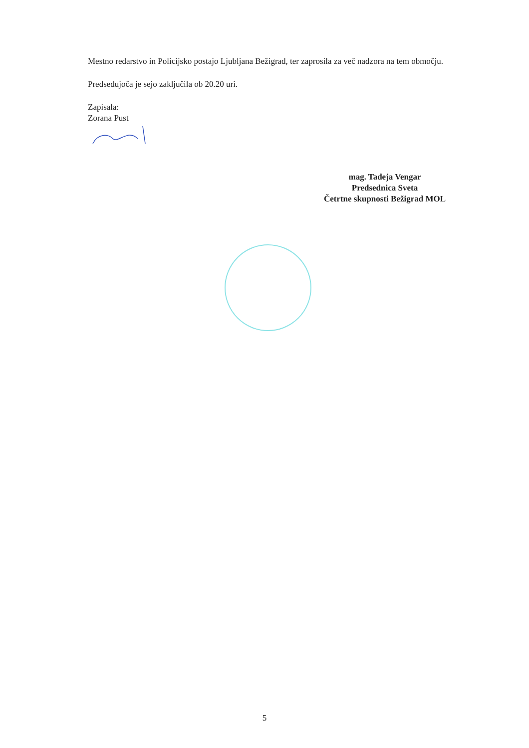Mestno redarstvo in Policijsko postajo Ljubljana Bežigrad, ter zaprosila za več nadzora na tem območju.
Predsedujoča je sejo zaključila ob 20.20 uri.
Zapisala:
Zorana Pust
mag. Tadeja Vengar
Predsednica Sveta
Četrtne skupnosti Bežigrad MOL
5